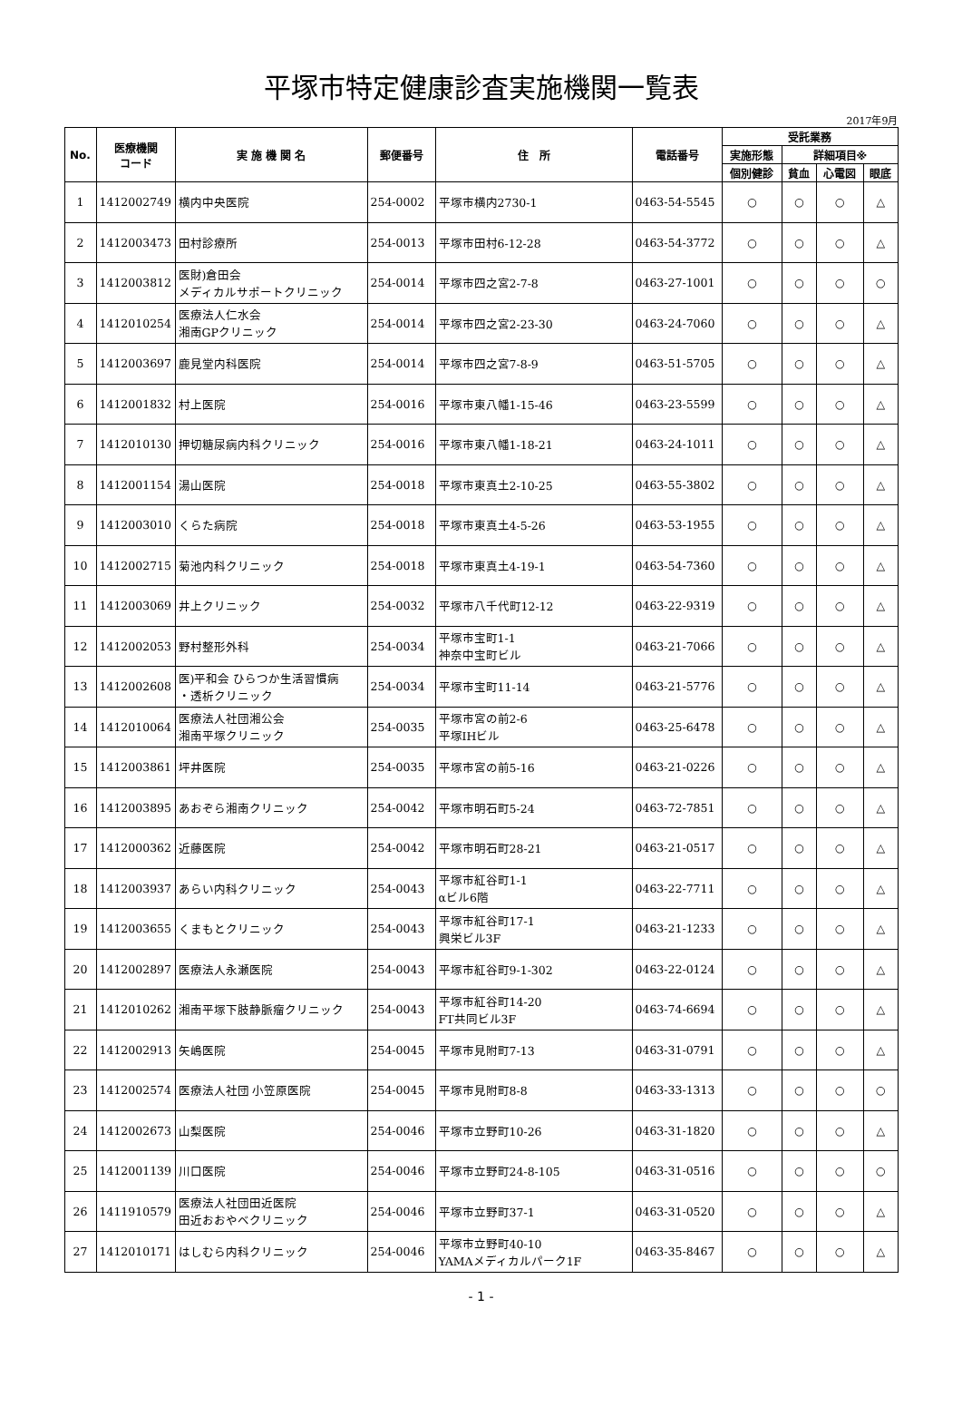平塚市特定健康診査実施機関一覧表
2017年9月
| No. | 医療機関 コード | 実 施 機 関 名 | 郵便番号 | 住 所 | 電話番号 | 受託業務 | | | |
| --- | --- | --- | --- | --- | --- | --- | --- | --- | --- |
| | | | | | | 実施形態 | 詳細項目※ | | |
| | | | | | | 個別健診 | 貧血 | 心電図 | 眼底 |
| 1 | 1412002749 | 横内中央医院 | 254-0002 | 平塚市横内2730-1 | 0463-54-5545 | ○ | ○ | ○ | △ |
| 2 | 1412003473 | 田村診療所 | 254-0013 | 平塚市田村6-12-28 | 0463-54-3772 | ○ | ○ | ○ | △ |
| 3 | 1412003812 | 医財)倉田会 メディカルサポートクリニック | 254-0014 | 平塚市四之宮2-7-8 | 0463-27-1001 | ○ | ○ | ○ | ○ |
| 4 | 1412010254 | 医療法人仁水会 湘南GPクリニック | 254-0014 | 平塚市四之宮2-23-30 | 0463-24-7060 | ○ | ○ | ○ | △ |
| 5 | 1412003697 | 鹿見堂内科医院 | 254-0014 | 平塚市四之宮7-8-9 | 0463-51-5705 | ○ | ○ | ○ | △ |
| 6 | 1412001832 | 村上医院 | 254-0016 | 平塚市東八幡1-15-46 | 0463-23-5599 | ○ | ○ | ○ | △ |
| 7 | 1412010130 | 押切糖尿病内科クリニック | 254-0016 | 平塚市東八幡1-18-21 | 0463-24-1011 | ○ | ○ | ○ | △ |
| 8 | 1412001154 | 湯山医院 | 254-0018 | 平塚市東真土2-10-25 | 0463-55-3802 | ○ | ○ | ○ | △ |
| 9 | 1412003010 | くらた病院 | 254-0018 | 平塚市東真土4-5-26 | 0463-53-1955 | ○ | ○ | ○ | △ |
| 10 | 1412002715 | 菊池内科クリニック | 254-0018 | 平塚市東真土4-19-1 | 0463-54-7360 | ○ | ○ | ○ | △ |
| 11 | 1412003069 | 井上クリニック | 254-0032 | 平塚市八千代町12-12 | 0463-22-9319 | ○ | ○ | ○ | △ |
| 12 | 1412002053 | 野村整形外科 | 254-0034 | 平塚市宝町1-1 神奈中宝町ビル | 0463-21-7066 | ○ | ○ | ○ | △ |
| 13 | 1412002608 | 医)平和会 ひらつか生活習慣病 ・透析クリニック | 254-0034 | 平塚市宝町11-14 | 0463-21-5776 | ○ | ○ | ○ | △ |
| 14 | 1412010064 | 医療法人社団湘公会 湘南平塚クリニック | 254-0035 | 平塚市宮の前2-6 平塚IHビル | 0463-25-6478 | ○ | ○ | ○ | △ |
| 15 | 1412003861 | 坪井医院 | 254-0035 | 平塚市宮の前5-16 | 0463-21-0226 | ○ | ○ | ○ | △ |
| 16 | 1412003895 | あおぞら湘南クリニック | 254-0042 | 平塚市明石町5-24 | 0463-72-7851 | ○ | ○ | ○ | △ |
| 17 | 1412000362 | 近藤医院 | 254-0042 | 平塚市明石町28-21 | 0463-21-0517 | ○ | ○ | ○ | △ |
| 18 | 1412003937 | あらい内科クリニック | 254-0043 | 平塚市紅谷町1-1 αビル6階 | 0463-22-7711 | ○ | ○ | ○ | △ |
| 19 | 1412003655 | くまもとクリニック | 254-0043 | 平塚市紅谷町17-1 興栄ビル3F | 0463-21-1233 | ○ | ○ | ○ | △ |
| 20 | 1412002897 | 医療法人永瀬医院 | 254-0043 | 平塚市紅谷町9-1-302 | 0463-22-0124 | ○ | ○ | ○ | △ |
| 21 | 1412010262 | 湘南平塚下肢静脈瘤クリニック | 254-0043 | 平塚市紅谷町14-20 FT共同ビル3F | 0463-74-6694 | ○ | ○ | ○ | △ |
| 22 | 1412002913 | 矢嶋医院 | 254-0045 | 平塚市見附町7-13 | 0463-31-0791 | ○ | ○ | ○ | △ |
| 23 | 1412002574 | 医療法人社団 小笠原医院 | 254-0045 | 平塚市見附町8-8 | 0463-33-1313 | ○ | ○ | ○ | ○ |
| 24 | 1412002673 | 山梨医院 | 254-0046 | 平塚市立野町10-26 | 0463-31-1820 | ○ | ○ | ○ | △ |
| 25 | 1412001139 | 川口医院 | 254-0046 | 平塚市立野町24-8-105 | 0463-31-0516 | ○ | ○ | ○ | ○ |
| 26 | 1411910579 | 医療法人社団田近医院 田近おおやベクリニック | 254-0046 | 平塚市立野町37-1 | 0463-31-0520 | ○ | ○ | ○ | △ |
| 27 | 1412010171 | はしむら内科クリニック | 254-0046 | 平塚市立野町40-10 YAMAメディカルパーク1F | 0463-35-8467 | ○ | ○ | ○ | △ |
- 1 -